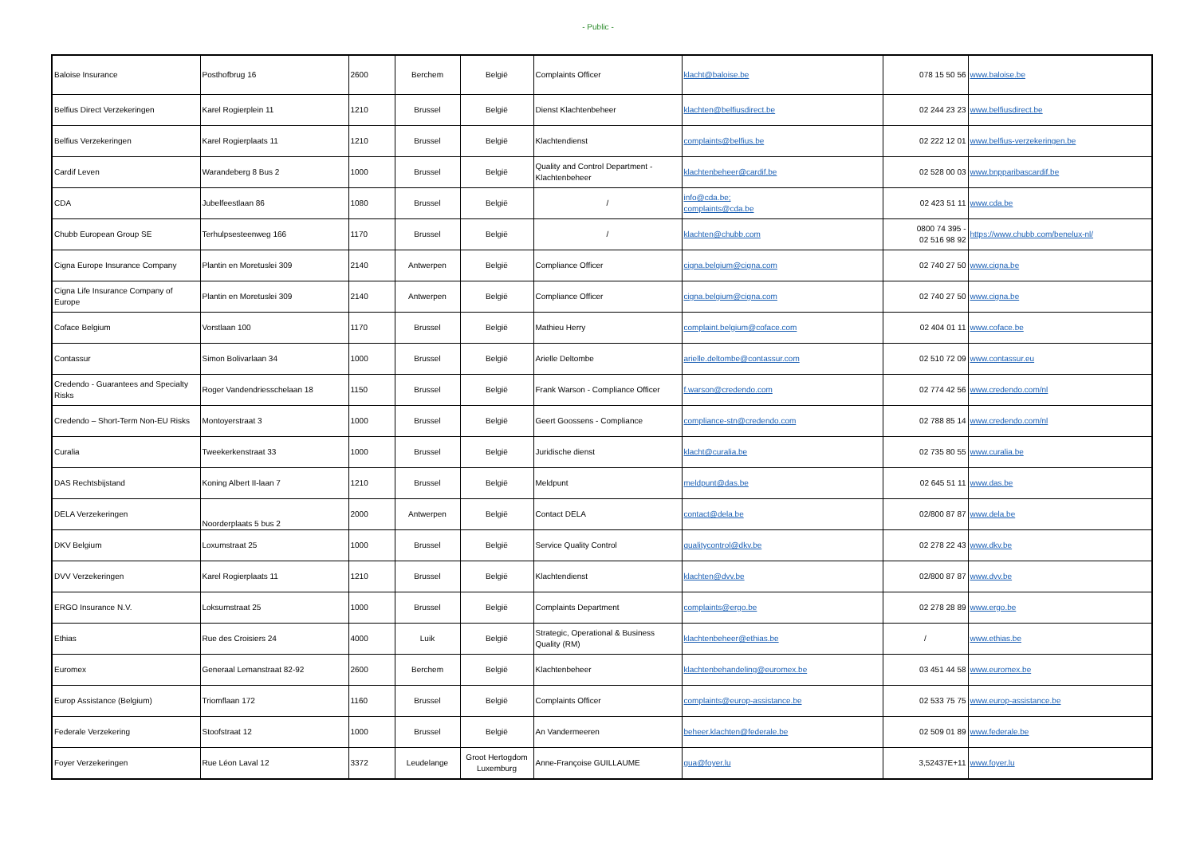- Public -
| Baloise Insurance | Posthofbrug 16 | 2600 | Berchem | België | Complaints Officer | klacht@baloise.be | 078 15 50 56 | www.baloise.be |
| Belfius Direct Verzekeringen | Karel Rogierplein 11 | 1210 | Brussel | België | Dienst Klachtenbeheer | klachten@belfiusdirect.be | 02 244 23 23 | www.belfiusdirect.be |
| Belfius Verzekeringen | Karel Rogierplaats 11 | 1210 | Brussel | België | Klachtendienst | complaints@belfius.be | 02 222 12 01 | www.belfius-verzekeringen.be |
| Cardif Leven | Warandeberg 8 Bus 2 | 1000 | Brussel | België | Quality and Control Department - Klachtenbeheer | klachtenbeheer@cardif.be | 02 528 00 03 | www.bnpparibascardif.be |
| CDA | Jubelfeestlaan 86 | 1080 | Brussel | België | / | info@cda.be; complaints@cda.be | 02 423 51 11 | www.cda.be |
| Chubb European Group SE | Terhulpsesteenweg 166 | 1170 | Brussel | België | / | klachten@chubb.com | 0800 74 395 - 02 516 98 92 | https://www.chubb.com/benelux-nl/ |
| Cigna Europe Insurance Company | Plantin en Moretuslei 309 | 2140 | Antwerpen | België | Compliance Officer | cigna.belgium@cigna.com | 02 740 27 50 | www.cigna.be |
| Cigna Life Insurance Company of Europe | Plantin en Moretuslei 309 | 2140 | Antwerpen | België | Compliance Officer | cigna.belgium@cigna.com | 02 740 27 50 | www.cigna.be |
| Coface Belgium | Vorstlaan 100 | 1170 | Brussel | België | Mathieu Herry | complaint.belgium@coface.com | 02 404 01 11 | www.coface.be |
| Contassur | Simon Bolivarlaan 34 | 1000 | Brussel | België | Arielle Deltombe | arielle.deltombe@contassur.com | 02 510 72 09 | www.contassur.eu |
| Credendo - Guarantees and Specialty Risks | Roger Vandendriesschelaan 18 | 1150 | Brussel | België | Frank Warson - Compliance Officer | f.warson@credendo.com | 02 774 42 56 | www.credendo.com/nl |
| Credendo – Short-Term Non-EU Risks | Montoyerstraat 3 | 1000 | Brussel | België | Geert Goossens - Compliance | compliance-stn@credendo.com | 02 788 85 14 | www.credendo.com/nl |
| Curalia | Tweekerkenstraat 33 | 1000 | Brussel | België | Juridische dienst | klacht@curalia.be | 02 735 80 55 | www.curalia.be |
| DAS Rechtsbijstand | Koning Albert II-laan 7 | 1210 | Brussel | België | Meldpunt | meldpunt@das.be | 02 645 51 11 | www.das.be |
| DELA Verzekeringen | Noorderplaats 5 bus 2 | 2000 | Antwerpen | België | Contact DELA | contact@dela.be | 02/800 87 87 | www.dela.be |
| DKV Belgium | Loxumstraat 25 | 1000 | Brussel | België | Service Quality Control | qualitycontrol@dkv.be | 02 278 22 43 | www.dkv.be |
| DVV Verzekeringen | Karel Rogierplaats 11 | 1210 | Brussel | België | Klachtendienst | klachten@dvv.be | 02/800 87 87 | www.dvv.be |
| ERGO Insurance N.V. | Loksumstraat 25 | 1000 | Brussel | België | Complaints Department | complaints@ergo.be | 02 278 28 89 | www.ergo.be |
| Ethias | Rue des Croisiers 24 | 4000 | Luik | België | Strategic, Operational & Business Quality (RM) | klachtenbeheer@ethias.be | / | www.ethias.be |
| Euromex | Generaal Lemanstraat 82-92 | 2600 | Berchem | België | Klachtenbeheer | klachtenbehandeling@euromex.be | 03 451 44 58 | www.euromex.be |
| Europ Assistance (Belgium) | Triomflaan 172 | 1160 | Brussel | België | Complaints Officer | complaints@europ-assistance.be | 02 533 75 75 | www.europ-assistance.be |
| Federale Verzekering | Stoofstraat 12 | 1000 | Brussel | België | An Vandermeeren | beheer.klachten@federale.be | 02 509 01 89 | www.federale.be |
| Foyer Verzekeringen | Rue Léon Laval 12 | 3372 | Leudelange | Groot Hertogdom Luxemburg | Anne-Françoise GUILLAUME | gua@foyer.lu | 3,52437E+11 | www.foyer.lu |